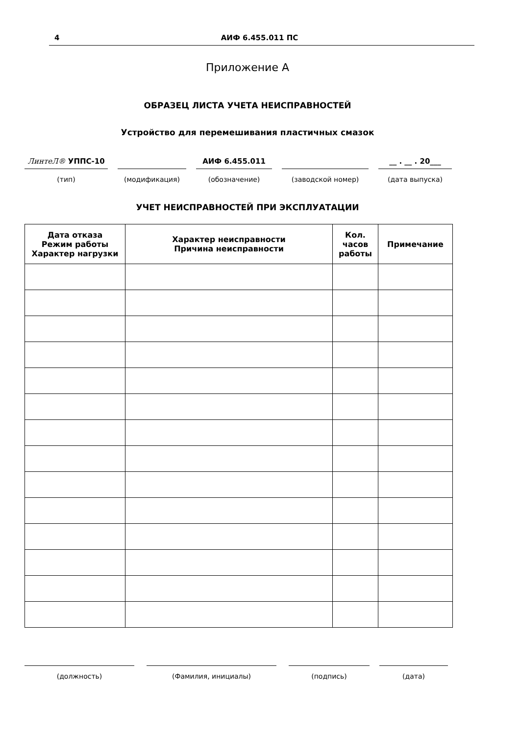4 АИФ 6.455.011 ПС
Приложение А
ОБРАЗЕЦ ЛИСТА УЧЕТА НЕИСПРАВНОСТЕЙ
Устройство для перемешивания пластичных смазок
ЛинтеЛ® УППС-10 АИФ 6.455.011 __ . __ . 20___
(тип) (модификация) (обозначение) (заводской номер) (дата выпуска)
УЧЕТ НЕИСПРАВНОСТЕЙ ПРИ ЭКСПЛУАТАЦИИ
| Дата отказа Режим работы Характер нагрузки | Характер неисправности Причина неисправности | Кол. часов работы | Примечание |
| --- | --- | --- | --- |
(должность) (Фамилия, инициалы) (подпись) (дата)